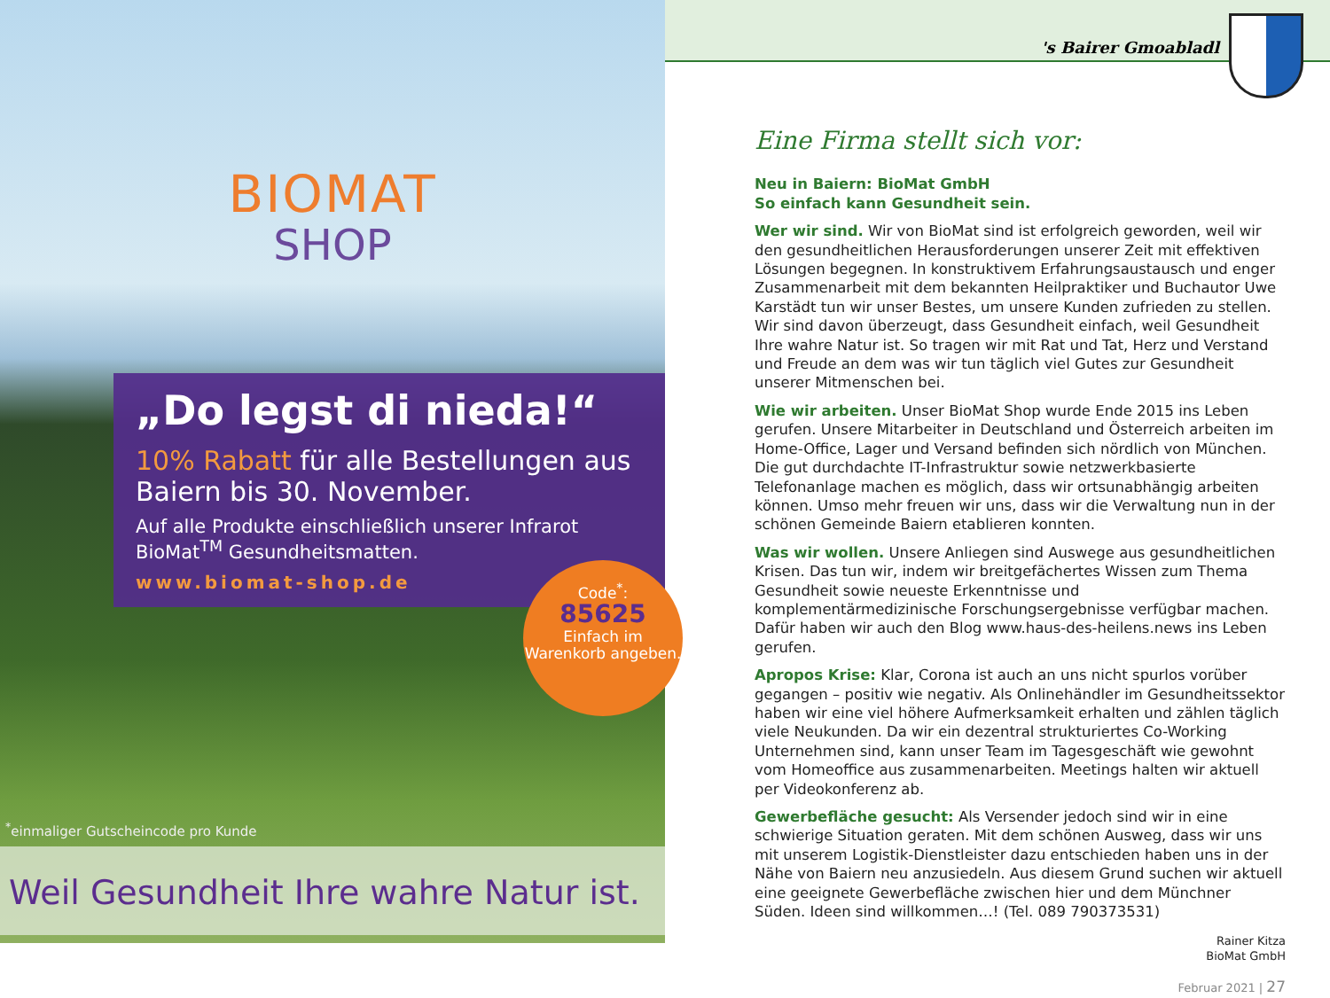BIOMAT
SHOP
„Do legst di nieda!“
10% Rabatt für alle Bestellungen aus Baiern bis 30. November.
Auf alle Produkte einschließlich unserer Infrarot BioMat<sup>TM</sup> Gesundheitsmatten.
www.biomat-shop.de
Code<sup>*</sup>:
85625
Einfach im Warenkorb angeben.
<sup>*</sup> einmaliger Gutscheincode pro Kunde
Weil Gesundheit Ihre wahre Natur ist.
's Bairer Gmoabladl
Eine Firma stellt sich vor:
Neu in Baiern: BioMat GmbH
So einfach kann Gesundheit sein.
Wer wir sind. Wir von BioMat sind ist erfolgreich geworden, weil wir den gesundheitlichen Herausforderungen unserer Zeit mit effektiven Lösungen begegnen. In konstruktivem Erfahrungsaustausch und enger Zusammenarbeit mit dem bekannten Heilpraktiker und Buchautor Uwe Karstädt tun wir unser Bestes, um unsere Kunden zufrieden zu stellen. Wir sind davon überzeugt, dass Gesundheit einfach, weil Gesundheit Ihre wahre Natur ist. So tragen wir mit Rat und Tat, Herz und Verstand und Freude an dem was wir tun täglich viel Gutes zur Gesundheit unserer Mitmenschen bei.
Wie wir arbeiten. Unser BioMat Shop wurde Ende 2015 ins Leben gerufen. Unsere Mitarbeiter in Deutschland und Österreich arbeiten im Home-Office, Lager und Versand befinden sich nördlich von München. Die gut durchdachte IT-Infrastruktur sowie netzwerkbasierte Telefonanlage machen es möglich, dass wir ortsunabhängig arbeiten können. Umso mehr freuen wir uns, dass wir die Verwaltung nun in der schönen Gemeinde Baiern etablieren konnten.
Was wir wollen. Unsere Anliegen sind Auswege aus gesundheitlichen Krisen. Das tun wir, indem wir breitgefächertes Wissen zum Thema Gesundheit sowie neueste Erkenntnisse und komplementärmedizinische Forschungsergebnisse verfügbar machen. Dafür haben wir auch den Blog www.haus-des-heilens.news ins Leben gerufen.
Apropos Krise: Klar, Corona ist auch an uns nicht spurlos vorüber gegangen – positiv wie negativ. Als Onlinehändler im Gesundheitssektor haben wir eine viel höhere Aufmerksamkeit erhalten und zählen täglich viele Neukunden. Da wir ein dezentral strukturiertes Co-Working Unternehmen sind, kann unser Team im Tagesgeschäft wie gewohnt vom Homeoffice aus zusammenarbeiten. Meetings halten wir aktuell per Videokonferenz ab.
Gewerbefläche gesucht: Als Versender jedoch sind wir in eine schwierige Situation geraten. Mit dem schönen Ausweg, dass wir uns mit unserem Logistik-Dienstleister dazu entschieden haben uns in der Nähe von Baiern neu anzusiedeln. Aus diesem Grund suchen wir aktuell eine geeignete Gewerbefläche zwischen hier und dem Münchner Süden. Ideen sind willkommen…! (Tel. 089 790373531)
Rainer Kitza
BioMat GmbH
Februar 2021 | 27